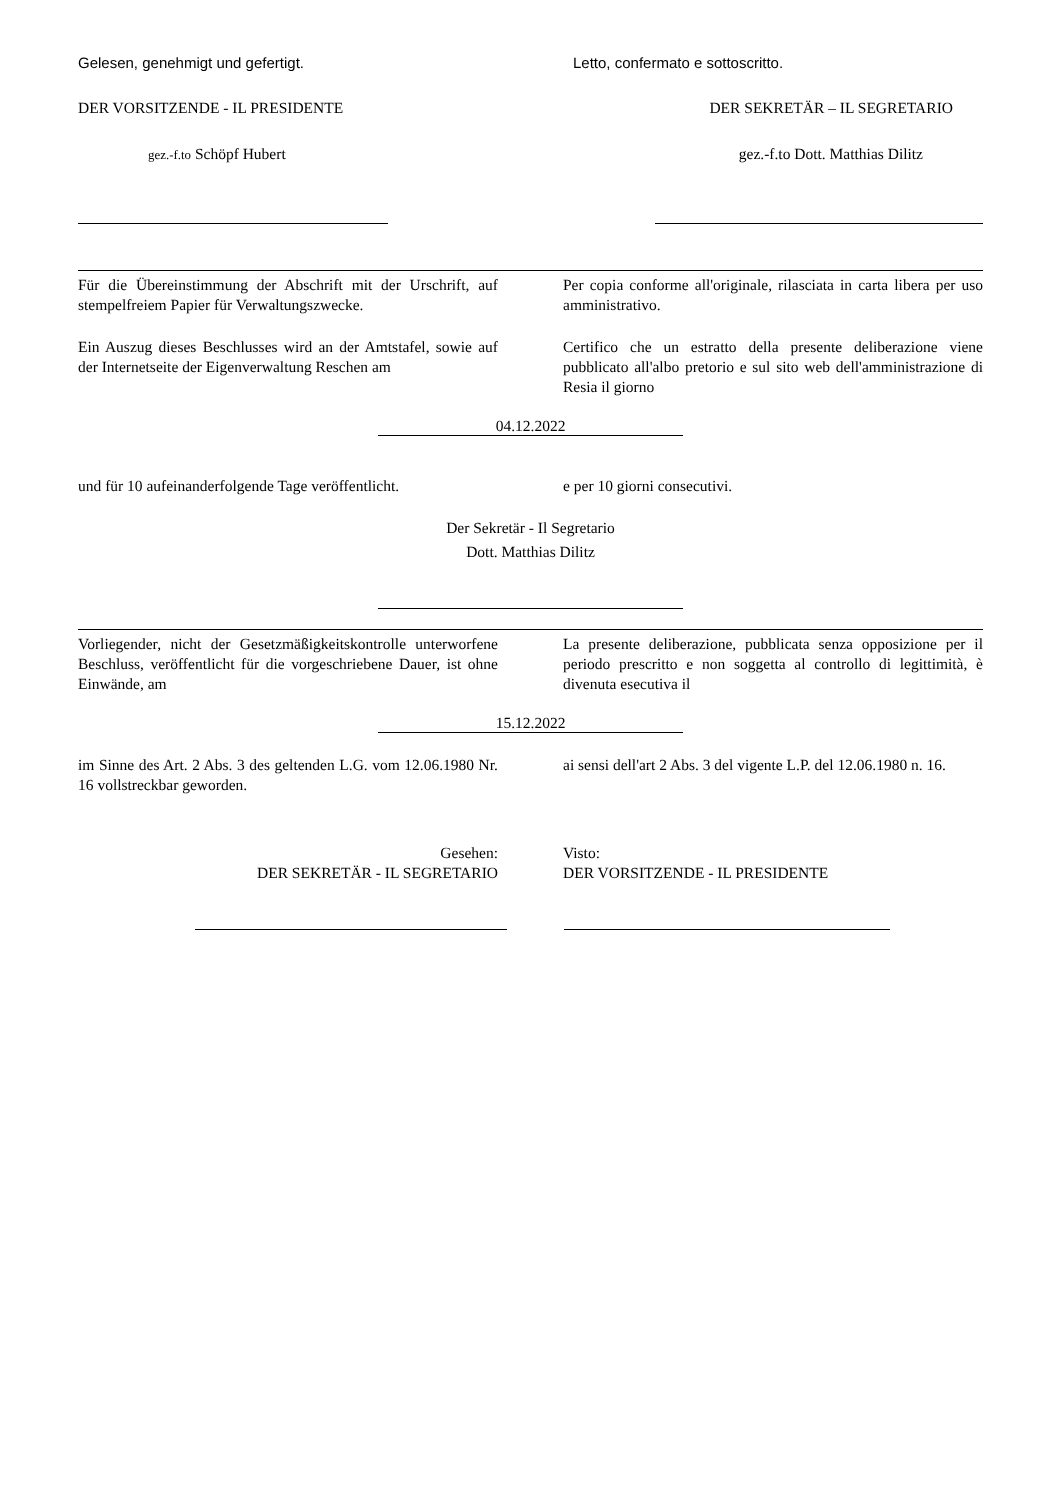Gelesen, genehmigt und gefertigt. Letto, confermato e sottoscritto.
DER VORSITZENDE - IL PRESIDENTE DER SEKRETÄR – IL SEGRETARIO
gez.-f.to Schöpf Hubert gez.-f.to Dott. Matthias Dilitz
Für die Übereinstimmung der Abschrift mit der Urschrift, auf stempelfreiem Papier für Verwaltungszwecke.
Per copia conforme all'originale, rilasciata in carta libera per uso amministrativo.
Ein Auszug dieses Beschlusses wird an der Amtstafel, sowie auf der Internetseite der Eigenverwaltung Reschen am
Certifico che un estratto della presente deliberazione viene pubblicato all'albo pretorio e sul sito web dell'amministrazione di Resia il giorno
04.12.2022
und für 10 aufeinanderfolgende Tage veröffentlicht.
e per 10 giorni consecutivi.
Der Sekretär - Il Segretario
Dott. Matthias Dilitz
Vorliegender, nicht der Gesetzmäßigkeitskontrolle unterworfene Beschluss, veröffentlicht für die vorgeschriebene Dauer, ist ohne Einwände, am
La presente deliberazione, pubblicata senza opposizione per il periodo prescritto e non soggetta al controllo di legittimità, è divenuta esecutiva il
15.12.2022
im Sinne des Art. 2 Abs. 3 des geltenden L.G. vom 12.06.1980 Nr. 16 vollstreckbar geworden.
ai sensi dell'art 2 Abs. 3 del vigente L.P. del 12.06.1980 n. 16.
Gesehen:
DER SEKRETÄR - IL SEGRETARIO
Visto:
DER VORSITZENDE - IL PRESIDENTE